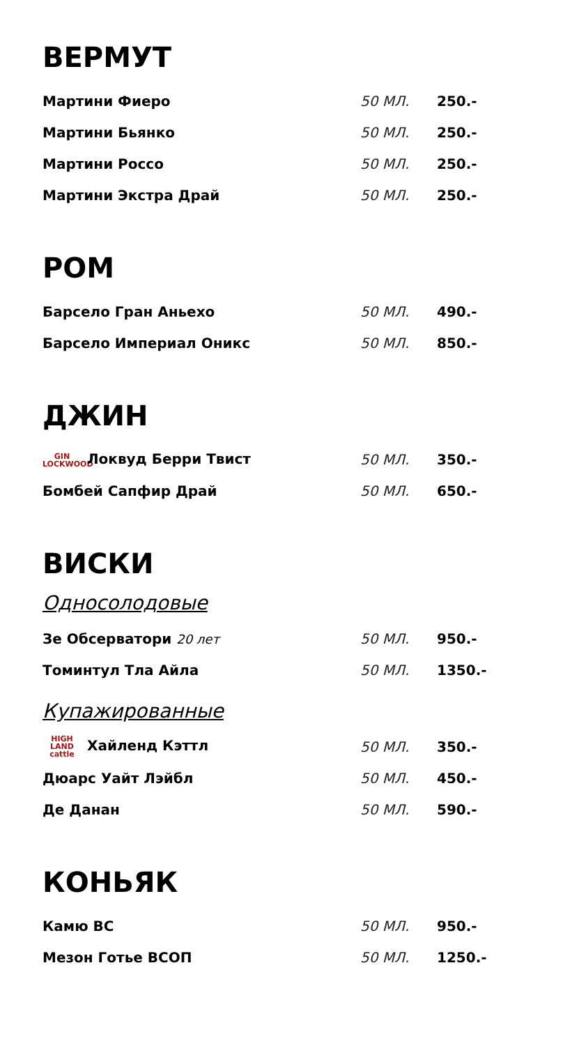ВЕРМУТ
| Мартини Фиеро | 50 МЛ. | 250.- |
| Мартини Бьянко | 50 МЛ. | 250.- |
| Мартини Россо | 50 МЛ. | 250.- |
| Мартини Экстра Драй | 50 МЛ. | 250.- |
РОМ
| Барсело Гран Аньехо | 50 МЛ. | 490.- |
| Барсело Империал Оникс | 50 МЛ. | 850.- |
ДЖИН
| GIN LOCKWOOD Локвуд Берри Твист | 50 МЛ. | 350.- |
| Бомбей Сапфир Драй | 50 МЛ. | 650.- |
ВИСКИ
Односолодовые
| Зе Обсерватори 20 лет | 50 МЛ. | 950.- |
| Томинтул Тла Айла | 50 МЛ. | 1350.- |
Купажированные
| HIGH LAND cattle Хайленд Кэттл | 50 МЛ. | 350.- |
| Дюарс Уайт Лэйбл | 50 МЛ. | 450.- |
| Де Данан | 50 МЛ. | 590.- |
КОНЬЯК
| Камю ВС | 50 МЛ. | 950.- |
| Мезон Готье ВСОП | 50 МЛ. | 1250.- |